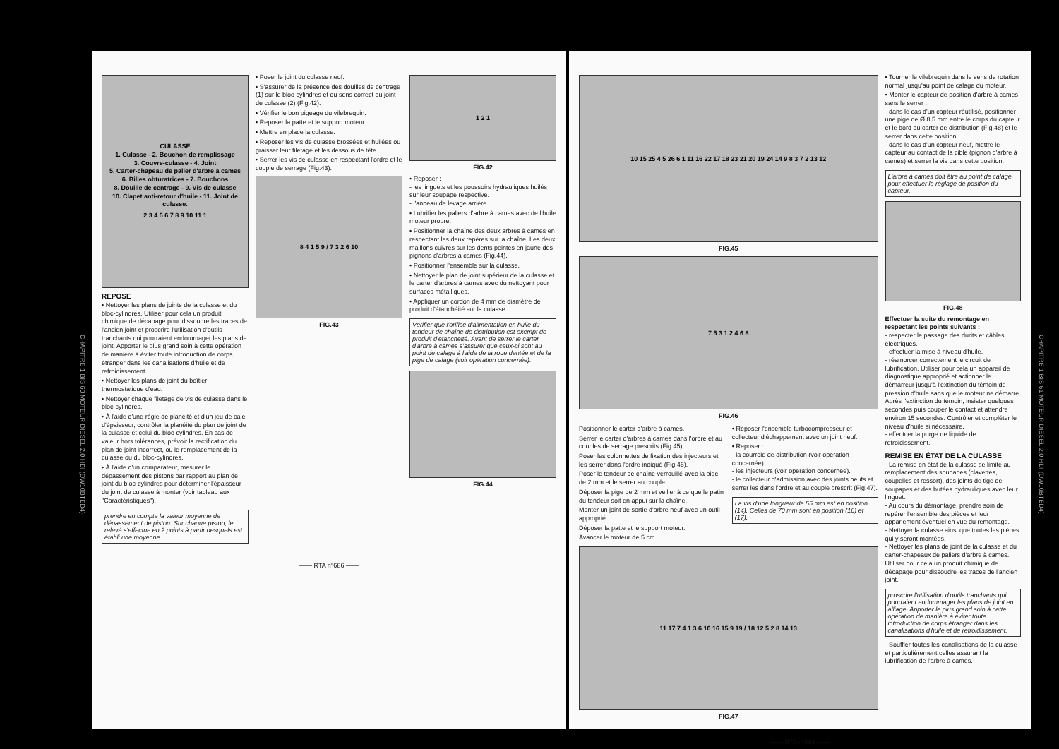CULASSE
1. Culasse - 2. Bouchon de remplissage
3. Couvre-culasse - 4. Joint
5. Carter-chapeau de palier d'arbre à cames
6. Billes obturatrices - 7. Bouchons
8. Douille de centrage - 9. Vis de culasse
10. Clapet anti-retour d'huile - 11. Joint de culasse.
2 3 4 5 6 7 8 9 10 11 1
REPOSE
• Nettoyer les plans de joints de la culasse et du bloc-cylindres. Utiliser pour cela un produit chimique de décapage pour dissoudre les traces de l'ancien joint et proscrire l'utilisation d'outils tranchants qui pourraient endommager les plans de joint. Apporter le plus grand soin à cette opération de manière à éviter toute introduction de corps étranger dans les canalisations d'huile et de refroidissement.
• Nettoyer les plans de joint du boîtier thermostatique d'eau.
• Nettoyer chaque filetage de vis de culasse dans le bloc-cylindres.
• À l'aide d'une règle de planéité et d'un jeu de cale d'épaisseur, contrôler la planéité du plan de joint de la culasse et celui du bloc-cylindres. En cas de valeur hors tolérances, prévoir la rectification du plan de joint incorrect, ou le remplacement de la culasse ou du bloc-cylindres.
• À l'aide d'un comparateur, mesurer le dépassement des pistons par rapport au plan de joint du bloc-cylindres pour déterminer l'épaisseur du joint de culasse à monter (voir tableau aux "Caractéristiques").
prendre en compte la valeur moyenne de dépassement de piston. Sur chaque piston, le relevé s'effectue en 2 points à partir desquels est établi une moyenne.
• Poser le joint du culasse neuf.
• S'assurer de la présence des douilles de centrage (1) sur le bloc-cylindres et du sens correct du joint de culasse (2) (Fig.42).
• Vérifier le bon pigeage du vilebrequin.
• Reposer la patte et le support moteur.
• Mettre en place la culasse.
• Reposer les vis de culasse brossées et huilées ou graisser leur filetage et les dessous de tête.
• Serrer les vis de culasse en respectant l'ordre et le couple de serrage (Fig.43).
8 4 1 5 9 / 7 3 2 6 10
FIG.43
1 2 1
FIG.42
• Reposer :
- les linguets et les poussoirs hydrauliques huilés sur leur soupape respective.
- l'anneau de levage arrière.
• Lubrifier les paliers d'arbre à cames avec de l'huile moteur propre.
• Positionner la chaîne des deux arbres à cames en respectant les deux repères sur la chaîne. Les deux maillons cuivrés sur les dents peintes en jaune des pignons d'arbres à cames (Fig.44).
• Positionner l'ensemble sur la culasse.
• Nettoyer le plan de joint supérieur de la culasse et le carter d'arbres à cames avec du nettoyant pour surfaces métalliques.
• Appliquer un cordon de 4 mm de diamètre de produit d'étanchéité sur la culasse.
Vérifier que l'orifice d'alimentation en huile du tendeur de chaîne de distribution est exempt de produit d'étanchéité. Avant de serrer le carter d'arbre à cames s'assurer que ceux-ci sont au point de calage à l'aide de la roue dentée et de la pige de calage (voir opération concernée).
FIG.44
—— RTA n°686 ——
CHAPITRE 1 BIS 60 MOTEUR DIESEL 2.0 HDI (DW10BTED4)
10 15 25 4 5 26 6 1 11 16 22 17 18 23 21 20 19 24 14 9 8 3 7 2 13 12
FIG.45
7 5 3 1 2 4 6 8
FIG.46
Positionner le carter d'arbre à cames.
Serrer le carter d'arbres à cames dans l'ordre et au couples de serrage prescrits (Fig.45).
Poser les colonnettes de fixation des injecteurs et les serrer dans l'ordre indiqué (Fig.46).
Poser le tendeur de chaîne verrouillé avec la pige de 2 mm et le serrer au couple.
Déposer la pige de 2 mm et veiller à ce que le patin du tendeur soit en appui sur la chaîne.
Monter un joint de sortie d'arbre neuf avec un outil approprié.
Déposer la patte et le support moteur.
Avancer le moteur de 5 cm.
• Reposer l'ensemble turbocompresseur et collecteur d'échappement avec un joint neuf.
• Reposer :
- la courroie de distribution (voir opération concernée).
- les injecteurs (voir opération concernée).
- le collecteur d'admission avec des joints neufs et serrer les dans l'ordre et au couple prescrit (Fig.47).
La vis d'une longueur de 55 mm est en position (14). Celles de 70 mm sont en position (16) et (17).
11 17 7 4 1 3 6 10 16 15 9 19 / 18 12 5 2 8 14 13
FIG.47
• Tourner le vilebrequin dans le sens de rotation normal jusqu'au point de calage du moteur.
• Monter le capteur de position d'arbre à cames sans le serrer :
- dans le cas d'un capteur réutilisé, positionner une pige de Ø 8,5 mm entre le corps du capteur et le bord du carter de distribution (Fig.48) et le serrer dans cette position.
- dans le cas d'un capteur neuf, mettre le capteur au contact de la cible (pignon d'arbre à cames) et serrer la vis dans cette position.
L'arbre à cames doit être au point de calage pour effectuer le réglage de position du capteur.
FIG.48
Effectuer la suite du remontage en respectant les points suivants :
- respecter le passage des durits et câbles électriques.
- effectuer la mise à niveau d'huile.
- réamorcer correctement le circuit de lubrification. Utiliser pour cela un appareil de diagnostique approprié et actionner le démarreur jusqu'à l'extinction du témoin de pression d'huile sans que le moteur ne démarre. Après l'extinction du témoin, insister quelques secondes puis couper le contact et attendre environ 15 secondes. Contrôler et compléter le niveau d'huile si nécessaire.
- effectuer la purge de liquide de refroidissement.
REMISE EN ÉTAT DE LA CULASSE
- La remise en état de la culasse se limite au remplacement des soupapes (clavettes, coupelles et ressort), des joints de tige de soupapes et des butées hydrauliques avec leur linguet.
- Au cours du démontage, prendre soin de repérer l'ensemble des pièces et leur appariement éventuel en vue du remontage.
- Nettoyer la culasse ainsi que toutes les pièces qui y seront montées.
- Nettoyer les plans de joint de la culasse et du carter-chapeaux de paliers d'arbre à cames. Utiliser pour cela un produit chimique de décapage pour dissoudre les traces de l'ancien joint.
proscrire l'utilisation d'outils tranchants qui pourraient endommager les plans de joint en alliage. Apporter le plus grand soin à cette opération de manière à éviter toute introduction de corps étranger dans les canalisations d'huile et de refroidissement.
- Souffler toutes les canalisations de la culasse et particulièrement celles assurant la lubrification de l'arbre à cames.
—— RTA n°686 ——
CHAPITRE 1 BIS 61 MOTEUR DIESEL 2.0 HDI (DW10BTED4)